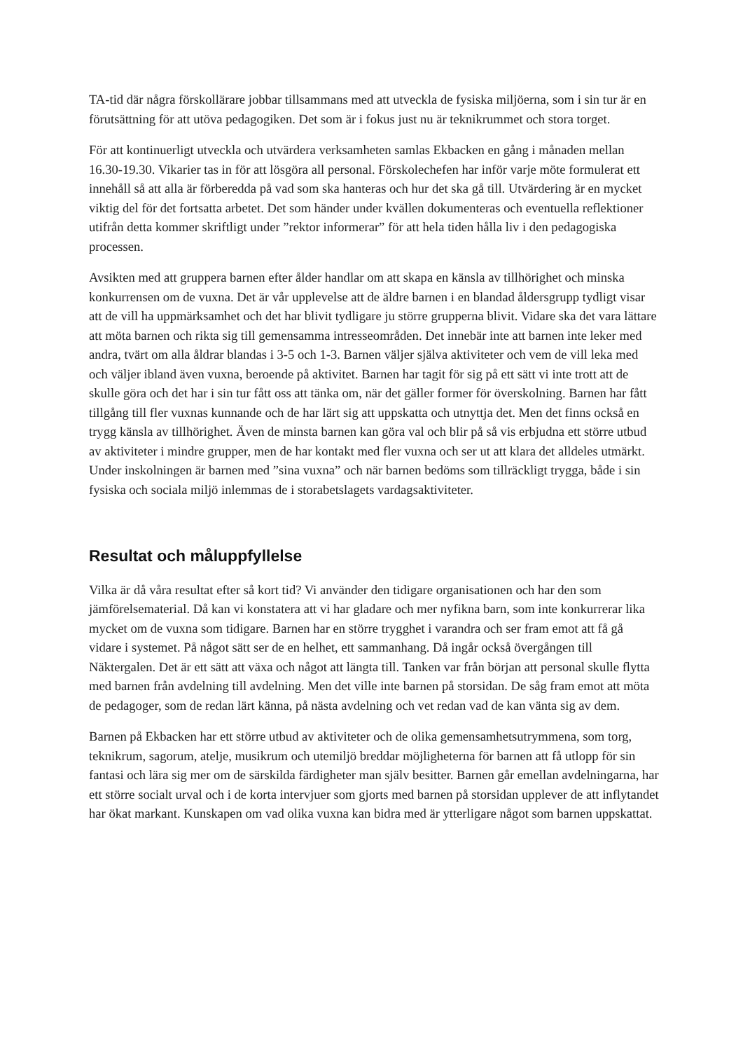TA-tid där några förskollärare jobbar tillsammans med att utveckla de fysiska miljöerna, som i sin tur är en förutsättning för att utöva pedagogiken. Det som är i fokus just nu är teknikrummet och stora torget.
För att kontinuerligt utveckla och utvärdera verksamheten samlas Ekbacken en gång i månaden mellan 16.30-19.30. Vikarier tas in för att lösgöra all personal. Förskolechefen har inför varje möte formulerat ett innehåll så att alla är förberedda på vad som ska hanteras och hur det ska gå till. Utvärdering är en mycket viktig del för det fortsatta arbetet. Det som händer under kvällen dokumenteras och eventuella reflektioner utifrån detta kommer skriftligt under ”rektor informerar” för att hela tiden hålla liv i den pedagogiska processen.
Avsikten med att gruppera barnen efter ålder handlar om att skapa en känsla av tillhörighet och minska konkurrensen om de vuxna. Det är vår upplevelse att de äldre barnen i en blandad åldersgrupp tydligt visar att de vill ha uppmärksamhet och det har blivit tydligare ju större grupperna blivit. Vidare ska det vara lättare att möta barnen och rikta sig till gemensamma intresseområden. Det innebär inte att barnen inte leker med andra, tvärt om alla åldrar blandas i 3-5 och 1-3. Barnen väljer själva aktiviteter och vem de vill leka med och väljer ibland även vuxna, beroende på aktivitet. Barnen har tagit för sig på ett sätt vi inte trott att de skulle göra och det har i sin tur fått oss att tänka om, när det gäller former för överskolning. Barnen har fått tillgång till fler vuxnas kunnande och de har lärt sig att uppskatta och utnyttja det. Men det finns också en trygg känsla av tillhörighet. Även de minsta barnen kan göra val och blir på så vis erbjudna ett större utbud av aktiviteter i mindre grupper, men de har kontakt med fler vuxna och ser ut att klara det alldeles utmärkt. Under inskolningen är barnen med ”sina vuxna” och när barnen bedöms som tillräckligt trygga, både i sin fysiska och sociala miljö inlemmas de i storabetslagets vardagsaktiviteter.
Resultat och måluppfyllelse
Vilka är då våra resultat efter så kort tid? Vi använder den tidigare organisationen och har den som jämförelsematerial. Då kan vi konstatera att vi har gladare och mer nyfikna barn, som inte konkurrerar lika mycket om de vuxna som tidigare. Barnen har en större trygghet i varandra och ser fram emot att få gå vidare i systemet. På något sätt ser de en helhet, ett sammanhang. Då ingår också övergången till Näktergalen. Det är ett sätt att växa och något att längta till. Tanken var från början att personal skulle flytta med barnen från avdelning till avdelning. Men det ville inte barnen på storsidan. De såg fram emot att möta de pedagoger, som de redan lärt känna, på nästa avdelning och vet redan vad de kan vänta sig av dem.
Barnen på Ekbacken har ett större utbud av aktiviteter och de olika gemensamhetsutrymmena, som torg, teknikrum, sagorum, atelje, musikrum och utemiljö breddar möjligheterna för barnen att få utlopp för sin fantasi och lära sig mer om de särskilda färdigheter man själv besitter. Barnen går emellan avdelningarna, har ett större socialt urval och i de korta intervjuer som gjorts med barnen på storsidan upplever de att inflytandet har ökat markant. Kunskapen om vad olika vuxna kan bidra med är ytterligare något som barnen uppskattat.